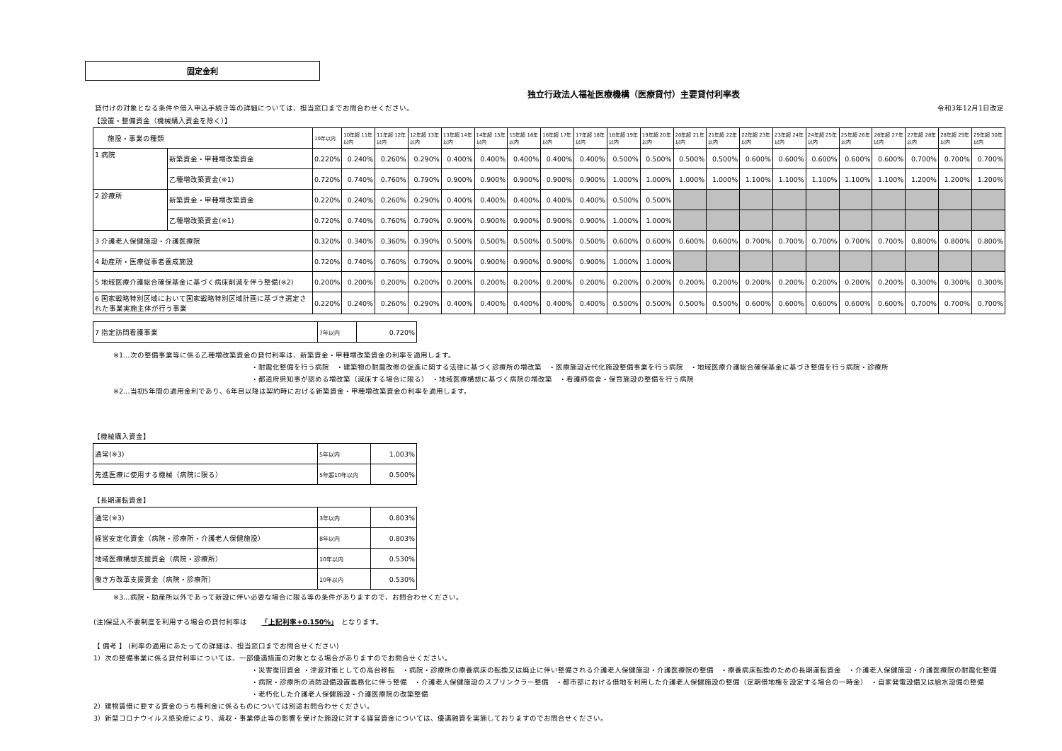固定金利
独立行政法人福祉医療機構（医療貸付）主要貸付利率表
貸付けの対象となる条件や借入申込手続き等の詳細については、担当窓口までお問合わせください。 令和3年12月1日改定
【設置・整備資金（機械購入資金を除く）】
| 施設・事業の種類 | | 10年以内 | 10年超 11年以内 | 11年超 12年以内 | 12年超 13年以内 | 13年超 14年以内 | 14年超 15年以内 | 15年超 16年以内 | 16年超 17年以内 | 17年超 18年以内 | 18年超 19年以内 | 19年超 20年以内 | 20年超 21年以内 | 21年超 22年以内 | 22年超 23年以内 | 23年超 24年以内 | 24年超 25年以内 | 25年超 26年以内 | 26年超 27年以内 | 27年超 28年以内 | 28年超 29年以内 | 29年超 30年以内 |
| --- | --- | --- | --- | --- | --- | --- | --- | --- | --- | --- | --- | --- | --- | --- | --- | --- | --- | --- | --- | --- | --- | --- |
| 1 病院 | 新築資金・甲種増改築資金 | 0.220% | 0.240% | 0.260% | 0.290% | 0.400% | 0.400% | 0.400% | 0.400% | 0.400% | 0.500% | 0.500% | 0.500% | 0.500% | 0.600% | 0.600% | 0.600% | 0.600% | 0.600% | 0.700% | 0.700% | 0.700% |
| | 乙種増改築資金(※1) | 0.720% | 0.740% | 0.760% | 0.790% | 0.900% | 0.900% | 0.900% | 0.900% | 0.900% | 1.000% | 1.000% | 1.000% | 1.000% | 1.100% | 1.100% | 1.100% | 1.100% | 1.100% | 1.200% | 1.200% | 1.200% |
| 2 診療所 | 新築資金・甲種増改築資金 | 0.220% | 0.240% | 0.260% | 0.290% | 0.400% | 0.400% | 0.400% | 0.400% | 0.400% | 0.500% | 0.500% | | | | | | | | | | |
| | 乙種増改築資金(※1) | 0.720% | 0.740% | 0.760% | 0.790% | 0.900% | 0.900% | 0.900% | 0.900% | 0.900% | 1.000% | 1.000% | | | | | | | | | | |
| 3 介護老人保健施設・介護医療院 | | 0.320% | 0.340% | 0.360% | 0.390% | 0.500% | 0.500% | 0.500% | 0.500% | 0.500% | 0.600% | 0.600% | 0.600% | 0.600% | 0.700% | 0.700% | 0.700% | 0.700% | 0.700% | 0.800% | 0.800% | 0.800% |
| 4 助産所・医療従事者養成施設 | | 0.720% | 0.740% | 0.760% | 0.790% | 0.900% | 0.900% | 0.900% | 0.900% | 0.900% | 1.000% | 1.000% | | | | | | | | | | |
| 5 地域医療介護総合確保基金に基づく病床削減を伴う整備(※2) | | 0.200% | 0.200% | 0.200% | 0.200% | 0.200% | 0.200% | 0.200% | 0.200% | 0.200% | 0.200% | 0.200% | 0.200% | 0.200% | 0.200% | 0.200% | 0.200% | 0.200% | 0.200% | 0.300% | 0.300% | 0.300% |
| 6 国家戦略特別区域において国家戦略特別区域計画に基づき選定された事業実施主体が行う事業 | | 0.220% | 0.240% | 0.260% | 0.290% | 0.400% | 0.400% | 0.400% | 0.400% | 0.400% | 0.500% | 0.500% | 0.500% | 0.500% | 0.600% | 0.600% | 0.600% | 0.600% | 0.600% | 0.700% | 0.700% | 0.700% |
| 7 指定訪問看護事業 | 7年以内 | 0.720% |
※1…次の整備事業等に係る乙種増改築資金の貸付利率は、新築資金・甲種増改築資金の利率を適用します。
・耐震化整備を行う病院　・建築物の耐震改修の促進に関する法律に基づく診療所の増改築　・医療施設近代化施設整備事業を行う病院　・地域医療介護総合確保基金に基づき整備を行う病院・診療所
・都道府県知事が認める増改築（減床する場合に限る）　・地域医療構想に基づく病院の増改築　・看護師宿舎・保育施設の整備を行う病院
※2…当初5年間の適用金利であり、6年目以降は契約時における新築資金・甲種増改築資金の利率を適用します。
【機械購入資金】
| 通常(※3) | 5年以内 | 1.003% |
| 先進医療に使用する機械（病院に限る） | 5年超10年以内 | 0.500% |
【長期運転資金】
| 通常(※3) | 3年以内 | 0.803% |
| 経営安定化資金（病院・診療所・介護老人保健施設） | 8年以内 | 0.803% |
| 地域医療構想支援資金（病院・診療所） | 10年以内 | 0.530% |
| 働き方改革支援資金（病院・診療所） | 10年以内 | 0.530% |
※3…病院・助産所以外であって新設に伴い必要な場合に限る等の条件がありますので、お問合わせください。
(注)保証人不要制度を利用する場合の貸付利率は　　「上記利率+0.150%」　となります。
【 備考 】 (利率の適用にあたっての詳細は、担当窓口までお問合せください)
1）次の整備事業に係る貸付利率については、一部優遇措置の対象となる場合がありますのでお問合せください。
・災害復旧資金 ・津波対策としての高台移転　・病院・診療所の療養病床の転換又は廃止に伴い整備される介護老人保健施設・介護医療院の整備　・療養病床転換のための長期運転資金　・介護老人保健施設・介護医療院の耐震化整備
・病院・診療所の消防設備設置義務化に伴う整備　・介護老人保健施設のスプリンクラー整備　・都市部における借地を利用した介護老人保健施設の整備（定期借地権を設定する場合の一時金）　・自家発電設備又は給水設備の整備
・老朽化した介護老人保健施設・介護医療院の改築整備
2）建物賃借に要する資金のうち権利金に係るものについては別途お問合わせください。
3）新型コロナウイルス感染症により、減収・事業停止等の影響を受けた施設に対する経営資金については、優遇融資を実施しておりますのでお問合せください。